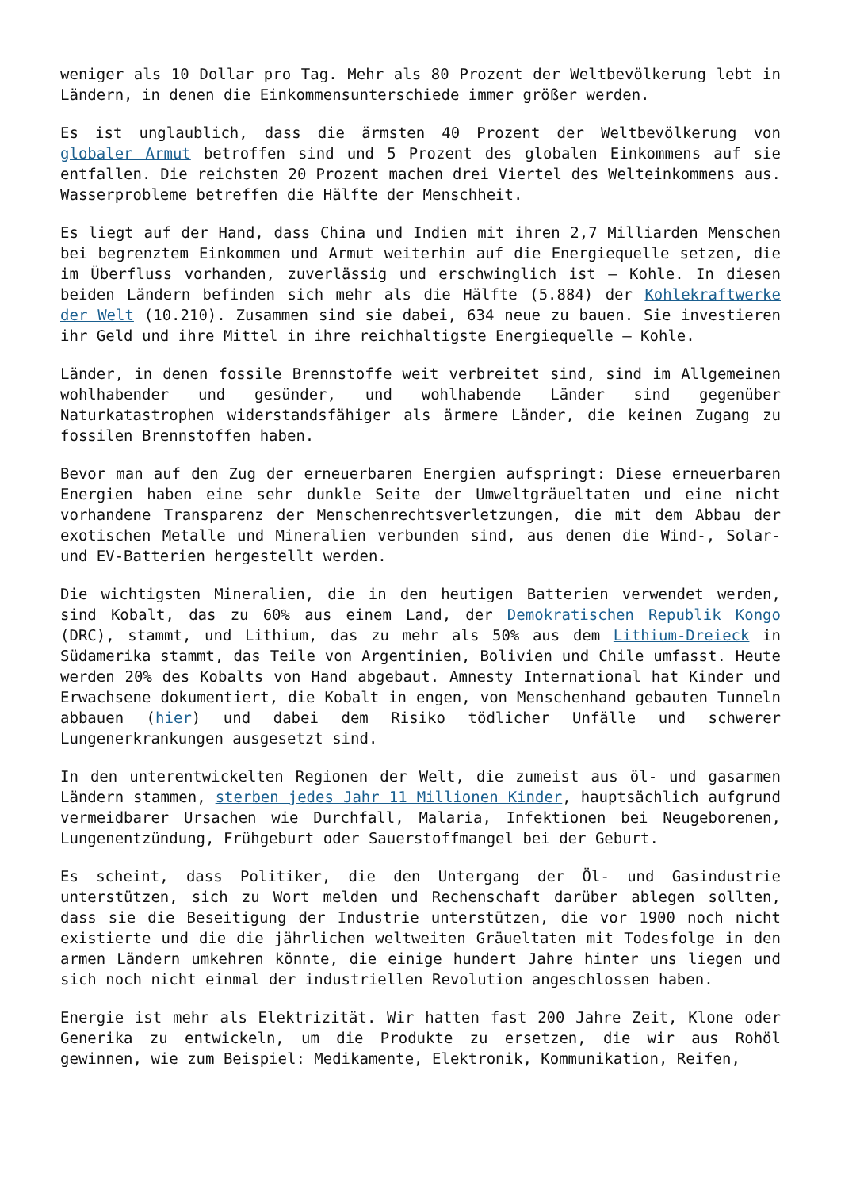weniger als 10 Dollar pro Tag. Mehr als 80 Prozent der Weltbevölkerung lebt in Ländern, in denen die Einkommensunterschiede immer größer werden.
Es ist unglaublich, dass die ärmsten 40 Prozent der Weltbevölkerung von globaler Armut betroffen sind und 5 Prozent des globalen Einkommens auf sie entfallen. Die reichsten 20 Prozent machen drei Viertel des Welteinkommens aus. Wasserprobleme betreffen die Hälfte der Menschheit.
Es liegt auf der Hand, dass China und Indien mit ihren 2,7 Milliarden Menschen bei begrenztem Einkommen und Armut weiterhin auf die Energiequelle setzen, die im Überfluss vorhanden, zuverlässig und erschwinglich ist – Kohle. In diesen beiden Ländern befinden sich mehr als die Hälfte (5.884) der Kohlekraftwerke der Welt (10.210). Zusammen sind sie dabei, 634 neue zu bauen. Sie investieren ihr Geld und ihre Mittel in ihre reichhaltigste Energiequelle – Kohle.
Länder, in denen fossile Brennstoffe weit verbreitet sind, sind im Allgemeinen wohlhabender und gesünder, und wohlhabende Länder sind gegenüber Naturkatastrophen widerstandsfähiger als ärmere Länder, die keinen Zugang zu fossilen Brennstoffen haben.
Bevor man auf den Zug der erneuerbaren Energien aufspringt: Diese erneuerbaren Energien haben eine sehr dunkle Seite der Umweltgräueltaten und eine nicht vorhandene Transparenz der Menschenrechtsverletzungen, die mit dem Abbau der exotischen Metalle und Mineralien verbunden sind, aus denen die Wind-, Solar- und EV-Batterien hergestellt werden.
Die wichtigsten Mineralien, die in den heutigen Batterien verwendet werden, sind Kobalt, das zu 60% aus einem Land, der Demokratischen Republik Kongo (DRC), stammt, und Lithium, das zu mehr als 50% aus dem Lithium-Dreieck in Südamerika stammt, das Teile von Argentinien, Bolivien und Chile umfasst. Heute werden 20% des Kobalts von Hand abgebaut. Amnesty International hat Kinder und Erwachsene dokumentiert, die Kobalt in engen, von Menschenhand gebauten Tunneln abbauen (hier) und dabei dem Risiko tödlicher Unfälle und schwerer Lungenerkrankungen ausgesetzt sind.
In den unterentwickelten Regionen der Welt, die zumeist aus öl- und gasarmen Ländern stammen, sterben jedes Jahr 11 Millionen Kinder, hauptsächlich aufgrund vermeidbarer Ursachen wie Durchfall, Malaria, Infektionen bei Neugeborenen, Lungenentzündung, Frühgeburt oder Sauerstoffmangel bei der Geburt.
Es scheint, dass Politiker, die den Untergang der Öl- und Gasindustrie unterstützen, sich zu Wort melden und Rechenschaft darüber ablegen sollten, dass sie die Beseitigung der Industrie unterstützen, die vor 1900 noch nicht existierte und die die jährlichen weltweiten Gräueltaten mit Todesfolge in den armen Ländern umkehren könnte, die einige hundert Jahre hinter uns liegen und sich noch nicht einmal der industriellen Revolution angeschlossen haben.
Energie ist mehr als Elektrizität. Wir hatten fast 200 Jahre Zeit, Klone oder Generika zu entwickeln, um die Produkte zu ersetzen, die wir aus Rohöl gewinnen, wie zum Beispiel: Medikamente, Elektronik, Kommunikation, Reifen,